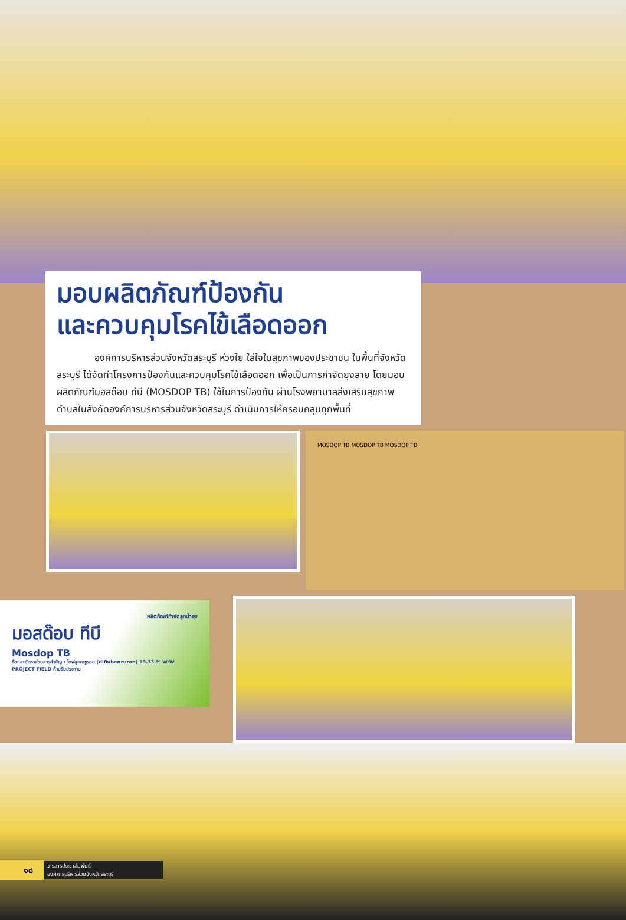มอบผลิตภัณฑ์ป้องกัน
และควบคุมโรคไข้เลือดออก
องค์การบริหารส่วนจังหวัดสระบุรี ห่วงใย ใส่ใจในสุขภาพของประชาชน ในพื้นที่จังหวัดสระบุรี ได้จัดทำโครงการป้องกันและควบคุมโรคไข้เลือดออก เพื่อเป็นการกำจัดยุงลาย โดยมอบผลิตภัณฑ์มอสด๊อบ ทีบี (MOSDOP TB) ใช้ในการป้องกัน ผ่านโรงพยาบาลส่งเสริมสุขภาพตำบลในสังกัดองค์การบริหารส่วนจังหวัดสระบุรี ดำเนินการให้ครอบคลุมทุกพื้นที่
MOSDOP TB MOSDOP TB MOSDOP TB
ผลิตภัณฑ์กำจัดลูกน้ำยุง
มอสด๊อบ ทีบี
Mosdop TB
ชื่อและอัตราส่วนสารสำคัญ : ไดฟลูเบนซูรอน (diflubenzuron) 13.33 % W/W
PROJECT FIELD ห้ามรับประทาน
๑๘ วารสารประชาสัมพันธ์
องค์การบริหารส่วนจังหวัดสระบุรี